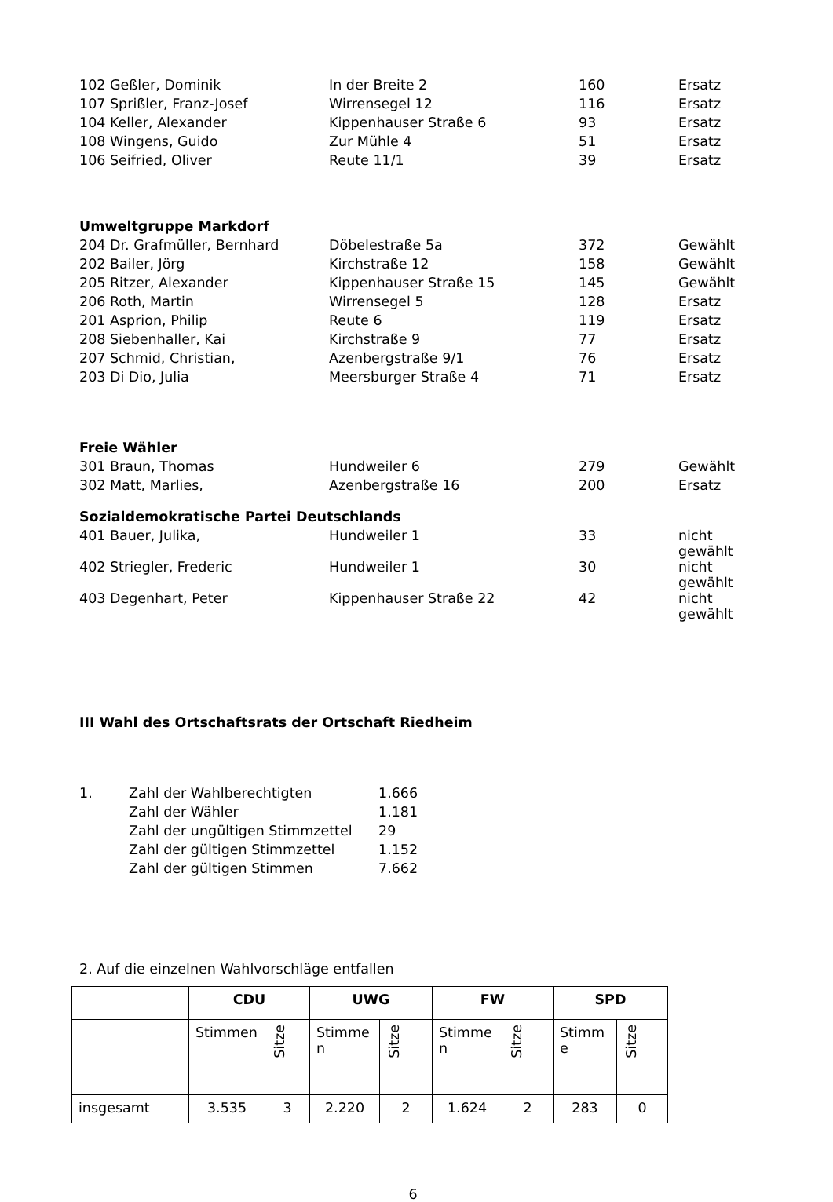| 102 Geßler, Dominik | In der Breite 2 | 160 | Ersatz |
| 107 Sprißler, Franz-Josef | Wirrensegel 12 | 116 | Ersatz |
| 104 Keller, Alexander | Kippenhauser Straße 6 | 93 | Ersatz |
| 108 Wingens, Guido | Zur Mühle 4 | 51 | Ersatz |
| 106 Seifried, Oliver | Reute 11/1 | 39 | Ersatz |
Umweltgruppe Markdorf
| 204 Dr. Grafmüller, Bernhard | Döbelestraße 5a | 372 | Gewählt |
| 202 Bailer, Jörg | Kirchstraße 12 | 158 | Gewählt |
| 205 Ritzer, Alexander | Kippenhauser Straße 15 | 145 | Gewählt |
| 206 Roth, Martin | Wirrensegel 5 | 128 | Ersatz |
| 201 Asprion, Philip | Reute 6 | 119 | Ersatz |
| 208 Siebenhaller, Kai | Kirchstraße 9 | 77 | Ersatz |
| 207 Schmid, Christian, | Azenbergstraße 9/1 | 76 | Ersatz |
| 203 Di Dio, Julia | Meersburger Straße 4 | 71 | Ersatz |
Freie Wähler
| 301 Braun, Thomas | Hundweiler 6 | 279 | Gewählt |
| 302 Matt, Marlies, | Azenbergstraße 16 | 200 | Ersatz |
Sozialdemokratische Partei Deutschlands
| 401 Bauer, Julika, | Hundweiler 1 | 33 | nicht gewählt |
| 402 Striegler, Frederic | Hundweiler 1 | 30 | nicht gewählt |
| 403 Degenhart, Peter | Kippenhauser Straße 22 | 42 | nicht gewählt |
III Wahl des Ortschaftsrats der Ortschaft Riedheim
| 1. | Zahl der Wahlberechtigten | 1.666 |
| | Zahl der Wähler | 1.181 |
| | Zahl der ungültigen Stimmzettel | 29 |
| | Zahl der gültigen Stimmzettel | 1.152 |
| | Zahl der gültigen Stimmen | 7.662 |
2. Auf die einzelnen Wahlvorschläge entfallen
| | CDU | | UWG | | FW | | SPD | |
| --- | --- | --- | --- | --- | --- | --- | --- | --- |
| | Stimmen | Sitze | Stimme n | Sitze | Stimme n | Sitze | Stimm e | Sitze |
| insgesamt | 3.535 | 3 | 2.220 | 2 | 1.624 | 2 | 283 | 0 |
6